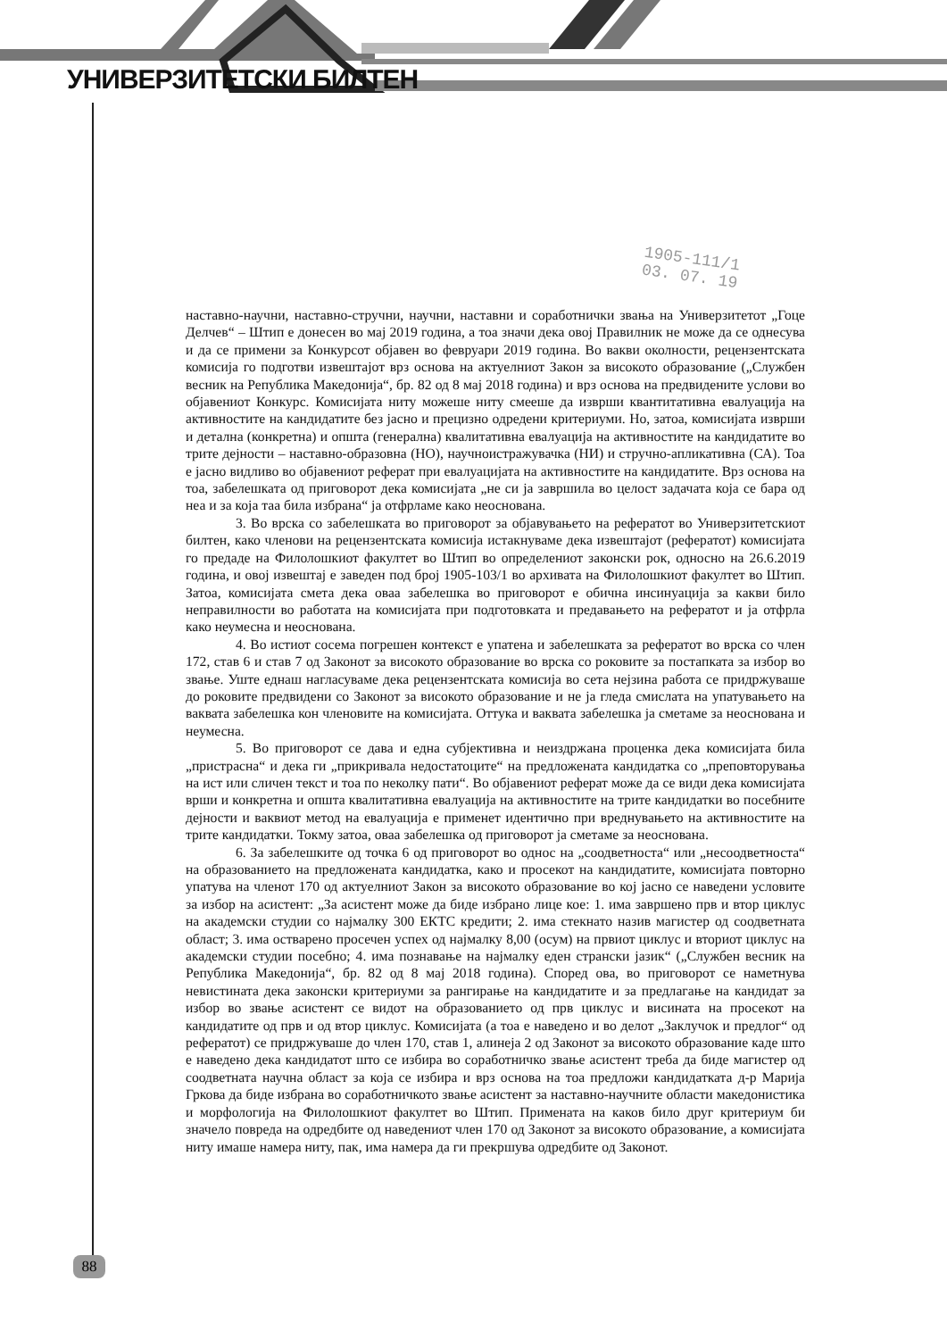УНИВЕРЗИТЕТСКИ БИЛТЕН
1905-111/1
03. 07. 19
наставно-научни, наставно-стручни, научни, наставни и соработнички звања на Универзитетот „Гоце Делчев“ – Штип е донесен во мај 2019 година, а тоа значи дека овој Правилник не може да се однесува и да се примени за Конкурсот објавен во февруари 2019 година. Во вакви околности, рецензентската комисија го подготви извештајот врз основа на актуелниот Закон за високото образование („Службен весник на Република Македонија“, бр. 82 од 8 мај 2018 година) и врз основа на предвидените услови во објавениот Конкурс. Комисијата ниту можеше ниту смееше да изврши квантитативна евалуација на активностите на кандидатите без јасно и прецизно одредени критериуми. Но, затоа, комисијата изврши и детална (конкретна) и општа (генерална) квалитативна евалуација на активностите на кандидатите во трите дејности – наставно-образовна (НО), научноистражувачка (НИ) и стручно-апликативна (СА). Тоа е јасно видливо во објавениот реферат при евалуацијата на активностите на кандидатите. Врз основа на тоа, забелешката од приговорот дека комисијата „не си ја завршила во целост задачата која се бара од неа и за која таа била избрана“ ја отфрламе како неоснована.
3. Во врска со забелешката во приговорот за објавувањето на рефератот во Универзитетскиот билтен, како членови на рецензентската комисија истакнуваме дека извештајот (рефератот) комисијата го предаде на Филолошкиот факултет во Штип во определениот законски рок, односно на 26.6.2019 година, и овој извештај е заведен под број 1905-103/1 во архивата на Филолошкиот факултет во Штип. Затоа, комисијата смета дека оваа забелешка во приговорот е обична инсинуација за какви било неправилности во работата на комисијата при подготовката и предавањето на рефератот и ја отфрла како неумесна и неоснована.
4. Во истиот сосема погрешен контекст е упатена и забелешката за рефератот во врска со член 172, став 6 и став 7 од Законот за високото образование во врска со роковите за постапката за избор во звање. Уште еднаш нагласуваме дека рецензентската комисија во сета нејзина работа се придржуваше до роковите предвидени со Законот за високото образование и не ја гледа смислата на упатувањето на ваквата забелешка кон членовите на комисијата. Оттука и ваквата забелешка ја сметаме за неоснована и неумесна.
5. Во приговорот се дава и една субјективна и неиздржана проценка дека комисијата била „пристрасна“ и дека ги „прикривала недостатоците“ на предложената кандидатка со „преповторувања на ист или сличен текст и тоа по неколку пати“. Во објавениот реферат може да се види дека комисијата врши и конкретна и општа квалитативна евалуација на активностите на трите кандидатки во посебните дејности и ваквиот метод на евалуација е применет идентично при вреднувањето на активностите на трите кандидатки. Токму затоа, оваа забелешка од приговорот ја сметаме за неоснована.
6. За забелешките од точка 6 од приговорот во однос на „соодветноста“ или „несоодветноста“ на образованието на предложената кандидатка, како и просекот на кандидатите, комисијата повторно упатува на членот 170 од актуелниот Закон за високото образование во кој јасно се наведени условите за избор на асистент: „За асистент може да биде избрано лице кое: 1. има завршено прв и втор циклус на академски студии со најмалку 300 ЕКТС кредити; 2. има стекнато назив магистер од соодветната област; 3. има остварено просечен успех од најмалку 8,00 (осум) на првиот циклус и вториот циклус на академски студии посебно; 4. има познавање на најмалку еден странски јазик“ („Службен весник на Република Македонија“, бр. 82 од 8 мај 2018 година). Според ова, во приговорот се наметнува невистината дека законски критериуми за рангирање на кандидатите и за предлагање на кандидат за избор во звање асистент се видот на образованието од прв циклус и висината на просекот на кандидатите од прв и од втор циклус. Комисијата (а тоа е наведено и во делот „Заклучок и предлог“ од рефератот) се придржуваше до член 170, став 1, алинеја 2 од Законот за високото образование каде што е наведено дека кандидатот што се избира во соработничко звање асистент треба да биде магистер од соодветната научна област за која се избира и врз основа на тоа предложи кандидатката д-р Марија Гркова да биде избрана во соработничкото звање асистент за наставно-научните области македонистика и морфологија на Филолошкиот факултет во Штип. Примената на каков било друг критериум би значело повреда на одредбите од наведениот член 170 од Законот за високото образование, а комисијата ниту имаше намера ниту, пак, има намера да ги прекршува одредбите од Законот.
88